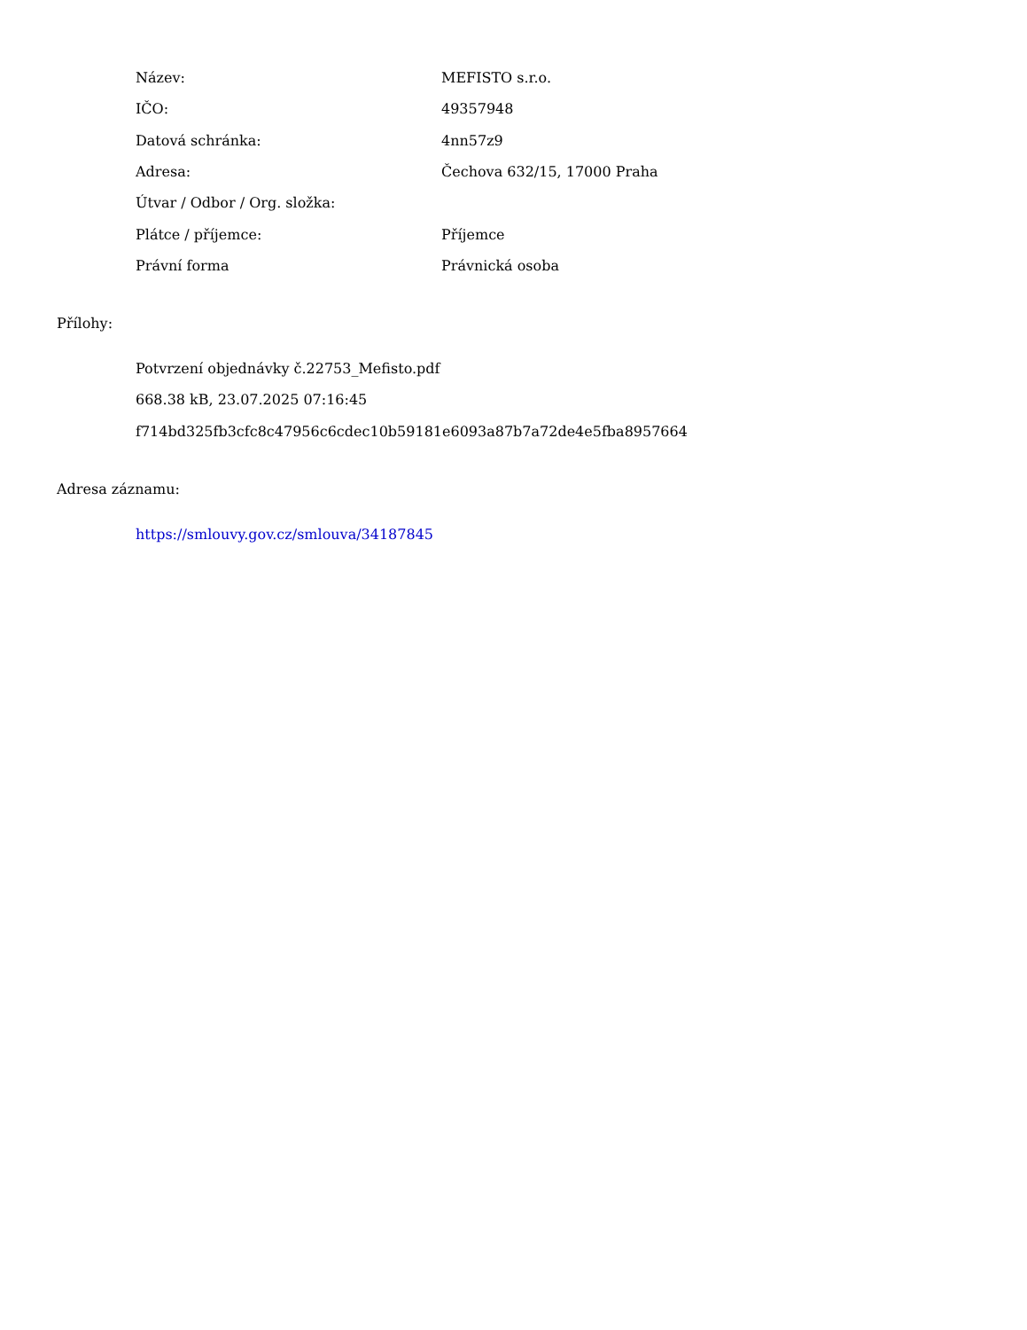| Název: | MEFISTO s.r.o. |
| IČO: | 49357948 |
| Datová schránka: | 4nn57z9 |
| Adresa: | Čechova 632/15, 17000 Praha |
| Útvar / Odbor / Org. složka: | |
| Plátce / příjemce: | Příjemce |
| Právní forma | Právnická osoba |
Přílohy:
Potvrzení objednávky č.22753_Mefisto.pdf
668.38 kB, 23.07.2025 07:16:45
f714bd325fb3cfc8c47956c6cdec10b59181e6093a87b7a72de4e5fba8957664
Adresa záznamu:
https://smlouvy.gov.cz/smlouva/34187845